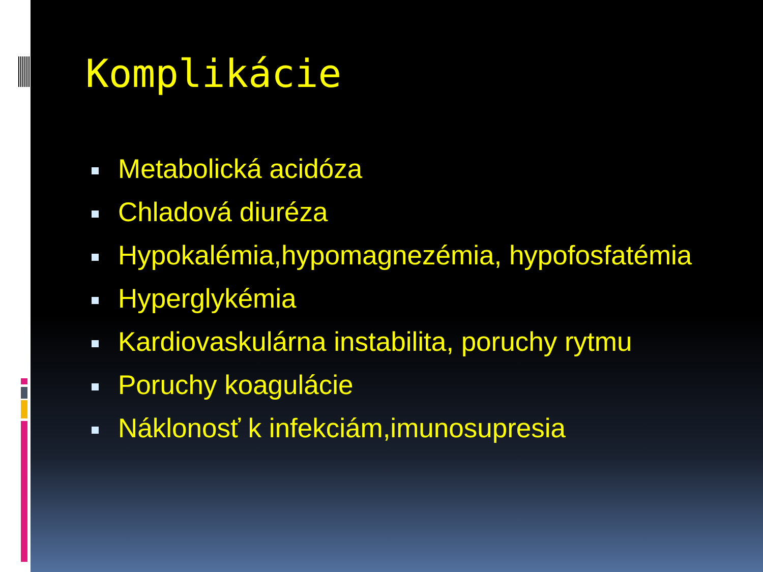Komplikácie
Metabolická acidóza
Chladová diuréza
Hypokalémia,hypomagnezémia, hypofosfatémia
Hyperglykémia
Kardiovaskulárna instabilita, poruchy rytmu
Poruchy koagulácie
Náklonosť k infekciám,imunosupresia